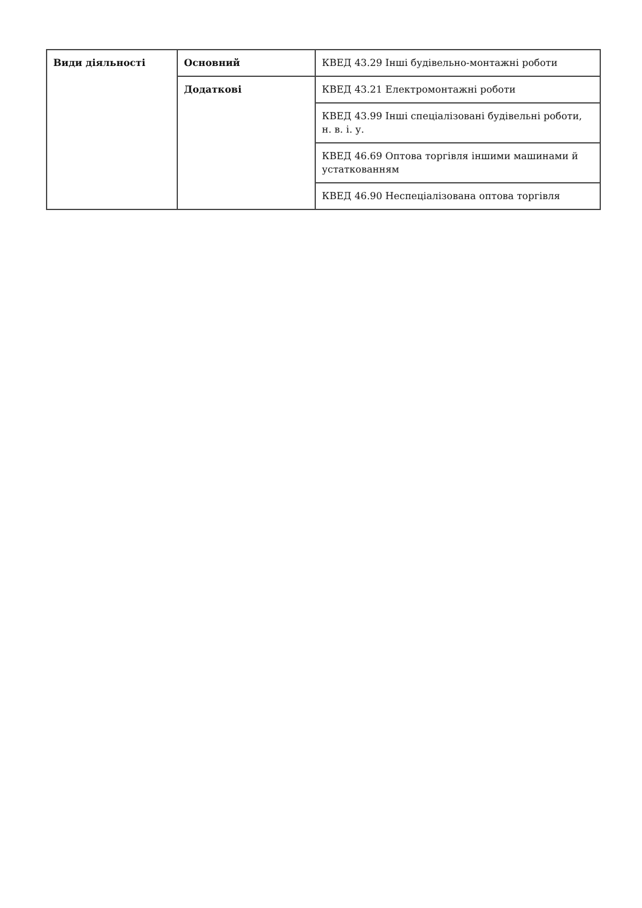| Види діяльності | Основний | КВЕД 43.29 Інші будівельно-монтажні роботи |
| | Додаткові | КВЕД 43.21 Електромонтажні роботи |
| | | КВЕД 43.99 Інші спеціалізовані будівельні роботи, н. в. і. у. |
| | | КВЕД 46.69 Оптова торгівля іншими машинами й устаткованням |
| | | КВЕД 46.90 Неспеціалізована оптова торгівля |